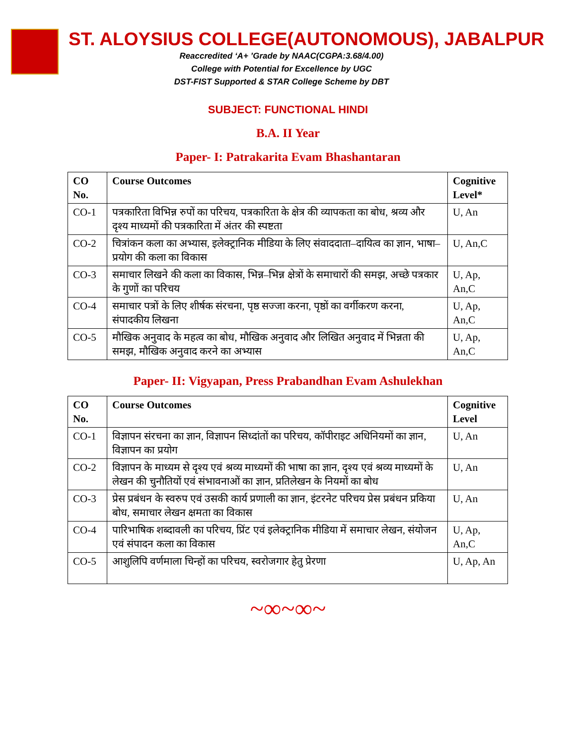ST. ALOYSIUS COLLEGE(AUTONOMOUS), JABALPUR
Reaccredited ‘A+ ’Grade by NAAC(CGPA:3.68/4.00)
College with Potential for Excellence by UGC
DST-FIST Supported & STAR College Scheme by DBT
SUBJECT: FUNCTIONAL HINDI
B.A. II Year
Paper- I: Patrakarita Evam Bhashantaran
| CO No. | Course Outcomes | Cognitive Level* |
| --- | --- | --- |
| CO-1 | पत्रकारिता विभिन्न रुपों का परिचय, पत्रकारिता के क्षेत्र की व्यापकता का बोध, श्रव्य और दृश्य माध्यमों की पत्रकारिता में अंतर की स्पष्टता | U, An |
| CO-2 | चित्रांकन कला का अभ्यास, इलेक्ट्रानिक मीडिया के लिए संवाददाता–दायित्व का ज्ञान, भाषा–प्रयोग की कला का विकास | U, An,C |
| CO-3 | समाचार लिखने की कला का विकास, भिन्न–भिन्न क्षेत्रों के समाचारों की समझ, अच्छे पत्रकार के गुणों का परिचय | U, Ap, An,C |
| CO-4 | समाचार पत्रों के लिए शीर्षक संरचना, पृष्ठ सज्जा करना, पृष्ठों का वर्गीकरण करना, संपादकीय लिखना | U, Ap, An,C |
| CO-5 | मौखिक अनुवाद के महत्व का बोध, मौखिक अनुवाद और लिखित अनुवाद में भिन्नता की समझ, मौखिक अनुवाद करने का अभ्यास | U, Ap, An,C |
Paper- II: Vigyapan, Press Prabandhan Evam Ashulekhan
| CO No. | Course Outcomes | Cognitive Level |
| --- | --- | --- |
| CO-1 | विज्ञापन संरचना का ज्ञान, विज्ञापन सिध्दांतों का परिचय, कॉपीराइट अधिनियमों का ज्ञान, विज्ञापन का प्रयोग | U, An |
| CO-2 | विज्ञापन के माध्यम से दृश्य एवं श्रव्य माध्यमों की भाषा का ज्ञान, दृश्य एवं श्रव्य माध्यमों के लेखन की चुनौतियों एवं संभावनाओं का ज्ञान, प्रतिलेखन के नियमों का बोध | U, An |
| CO-3 | प्रेस प्रबंधन के स्वरुप एवं उसकी कार्य प्रणाली का ज्ञान, इंटरनेट परिचय प्रेस प्रबंधन प्रकिया बोध, समाचार लेखन क्षमता का विकास | U, An |
| CO-4 | पारिभाषिक शब्दावली का परिचय, प्रिंट एवं इलेक्ट्रानिक मीडिया में समाचार लेखन, संयोजन एवं संपादन कला का विकास | U, Ap, An,C |
| CO-5 | आशुलिपि वर्णमाला चिन्हों का परिचय, स्वरोजगार हेतु प्रेरणा | U, Ap, An |
~∞~∞~